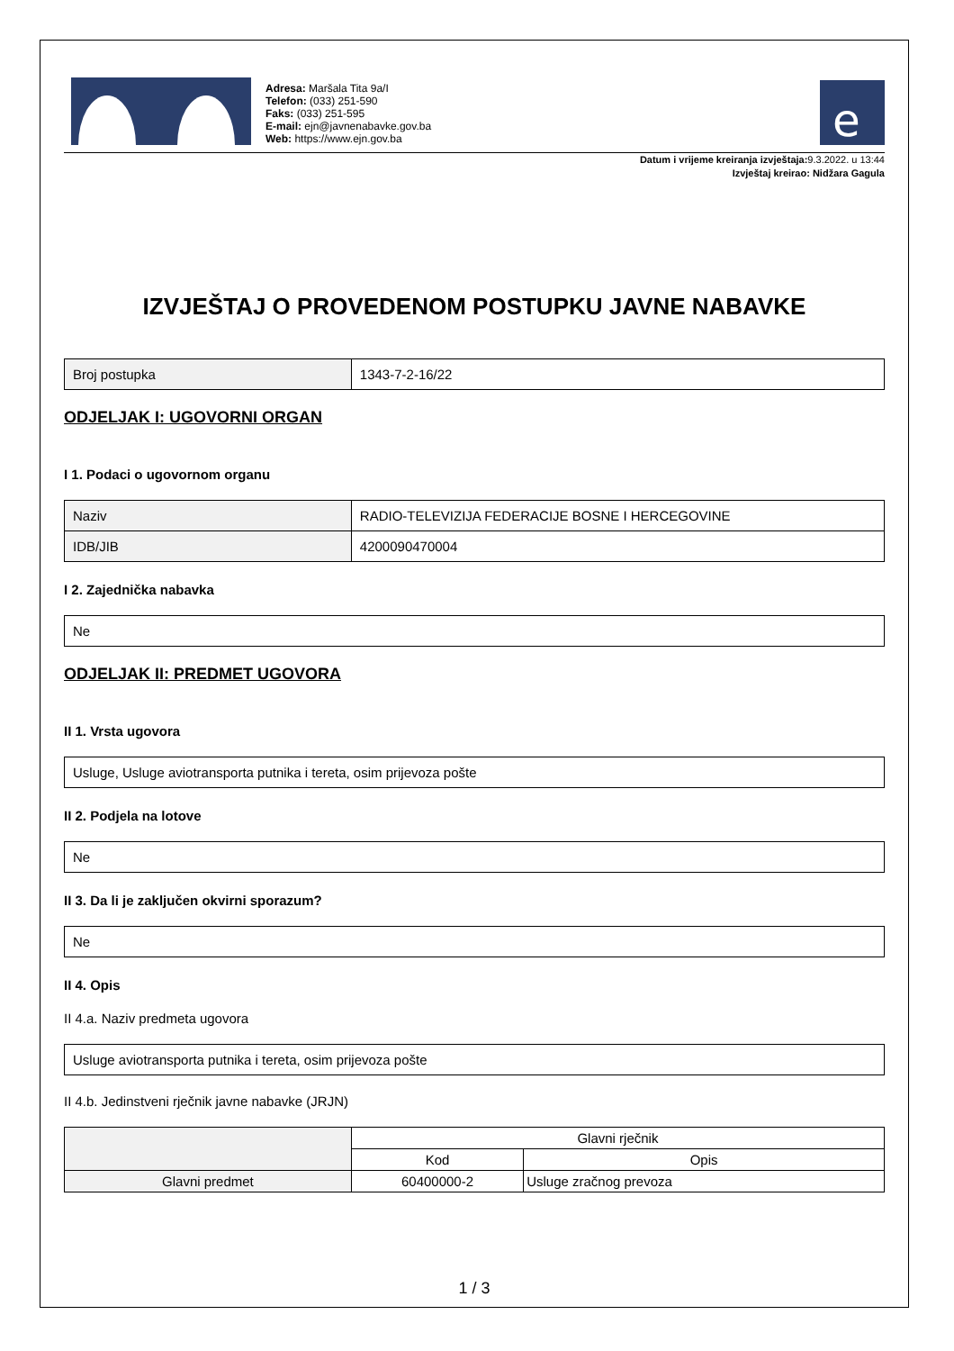Adresa: Maršala Tita 9a/I
Telefon: (033) 251-590
Faks: (033) 251-595
E-mail: ejn@javnenabavke.gov.ba
Web: https://www.ejn.gov.ba
e
Datum i vrijeme kreiranja izvještaja:9.3.2022. u 13:44
Izvještaj kreirao: Nidžara Gagula
IZVJEŠTAJ O PROVEDENOM POSTUPKU JAVNE NABAVKE
| Broj postupka | 1343-7-2-16/22 |
ODJELJAK I: UGOVORNI ORGAN
I 1. Podaci o ugovornom organu
| Naziv | RADIO-TELEVIZIJA FEDERACIJE BOSNE I HERCEGOVINE |
| IDB/JIB | 4200090470004 |
I 2. Zajednička nabavka
| Ne |
ODJELJAK II: PREDMET UGOVORA
II 1. Vrsta ugovora
| Usluge, Usluge aviotransporta putnika i tereta, osim prijevoza pošte |
II 2. Podjela na lotove
| Ne |
II 3. Da li je zaključen okvirni sporazum?
| Ne |
II 4. Opis
II 4.a. Naziv predmeta ugovora
| Usluge aviotransporta putnika i tereta, osim prijevoza pošte |
II 4.b. Jedinstveni rječnik javne nabavke (JRJN)
| | Glavni rječnik | |
| | Kod | Opis |
| Glavni predmet | 60400000-2 | Usluge zračnog prevoza |
1 / 3